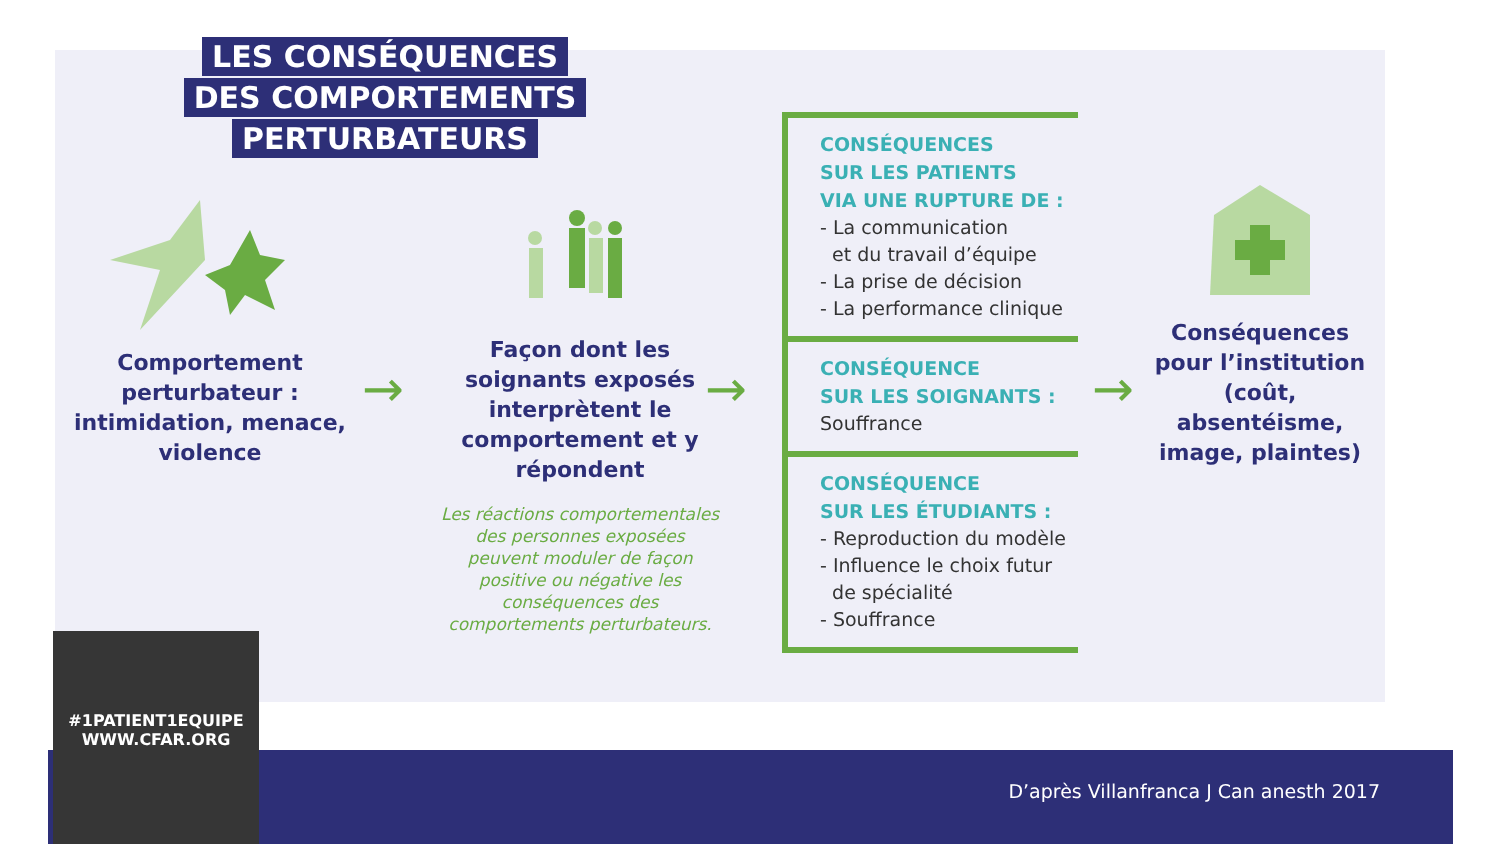LES CONSÉQUENCES
DES COMPORTEMENTS
PERTURBATEURS
Comportement perturbateur : intimidation, menace, violence
→
Façon dont les soignants exposés interprètent le comportement et y répondent
Les réactions comportementales des personnes exposées peuvent moduler de façon positive ou négative les conséquences des comportements perturbateurs.
→
CONSÉQUENCES
SUR LES PATIENTS
VIA UNE RUPTURE DE :
- La communication
et du travail d’équipe
- La prise de décision
- La performance clinique
CONSÉQUENCE
SUR LES SOIGNANTS :
Souffrance
CONSÉQUENCE
SUR LES ÉTUDIANTS :
- Reproduction du modèle
- Influence le choix futur
de spécialité
- Souffrance
→
Conséquences pour l’institution (coût, absentéisme, image, plaintes)
#1PATIENT1EQUIPE
WWW.CFAR.ORG
D’après Villanfranca J Can anesth 2017